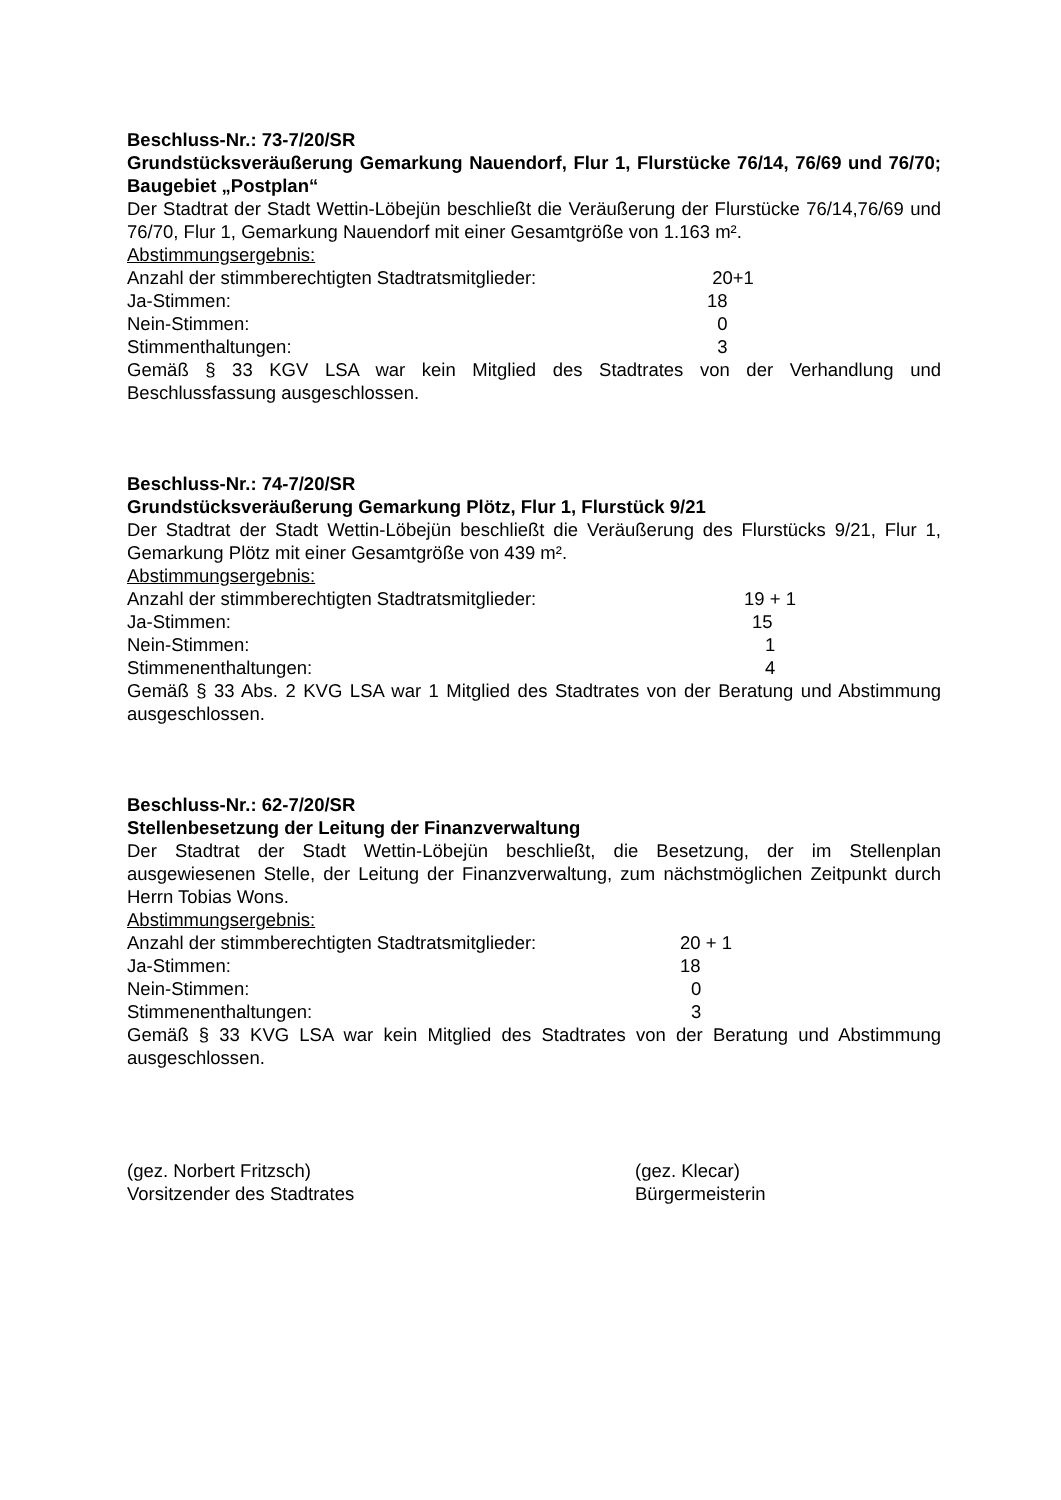Beschluss-Nr.: 73-7/20/SR
Grundstücksveräußerung Gemarkung Nauendorf, Flur 1, Flurstücke 76/14, 76/69 und 76/70; Baugebiet „Postplan“
Der Stadtrat der Stadt Wettin-Löbejün beschließt die Veräußerung der Flurstücke 76/14,76/69 und 76/70, Flur 1, Gemarkung Nauendorf mit einer Gesamtgröße von 1.163 m².
Abstimmungsergebnis:
Anzahl der stimmberechtigten Stadtratsmitglieder: 20+1
Ja-Stimmen: 18
Nein-Stimmen: 0
Stimmenthaltungen: 3
Gemäß § 33 KGV LSA war kein Mitglied des Stadtrates von der Verhandlung und Beschlussfassung ausgeschlossen.
Beschluss-Nr.: 74-7/20/SR
Grundstücksveräußerung Gemarkung Plötz, Flur 1, Flurstück 9/21
Der Stadtrat der Stadt Wettin-Löbejün beschließt die Veräußerung des Flurstücks 9/21, Flur 1, Gemarkung Plötz mit einer Gesamtgröße von 439 m².
Abstimmungsergebnis:
Anzahl der stimmberechtigten Stadtratsmitglieder: 19 + 1
Ja-Stimmen: 15
Nein-Stimmen: 1
Stimmenenthaltungen: 4
Gemäß § 33 Abs. 2 KVG LSA war 1 Mitglied des Stadtrates von der Beratung und Abstimmung ausgeschlossen.
Beschluss-Nr.: 62-7/20/SR
Stellenbesetzung der Leitung der Finanzverwaltung
Der Stadtrat der Stadt Wettin-Löbejün beschließt, die Besetzung, der im Stellenplan ausgewiesenen Stelle, der Leitung der Finanzverwaltung, zum nächstmöglichen Zeitpunkt durch Herrn Tobias Wons.
Abstimmungsergebnis:
Anzahl der stimmberechtigten Stadtratsmitglieder: 20 + 1
Ja-Stimmen: 18
Nein-Stimmen: 0
Stimmenenthaltungen: 3
Gemäß § 33 KVG LSA war kein Mitglied des Stadtrates von der Beratung und Abstimmung ausgeschlossen.
(gez. Norbert Fritzsch)
Vorsitzender des Stadtrates
(gez. Klecar)
Bürgermeisterin